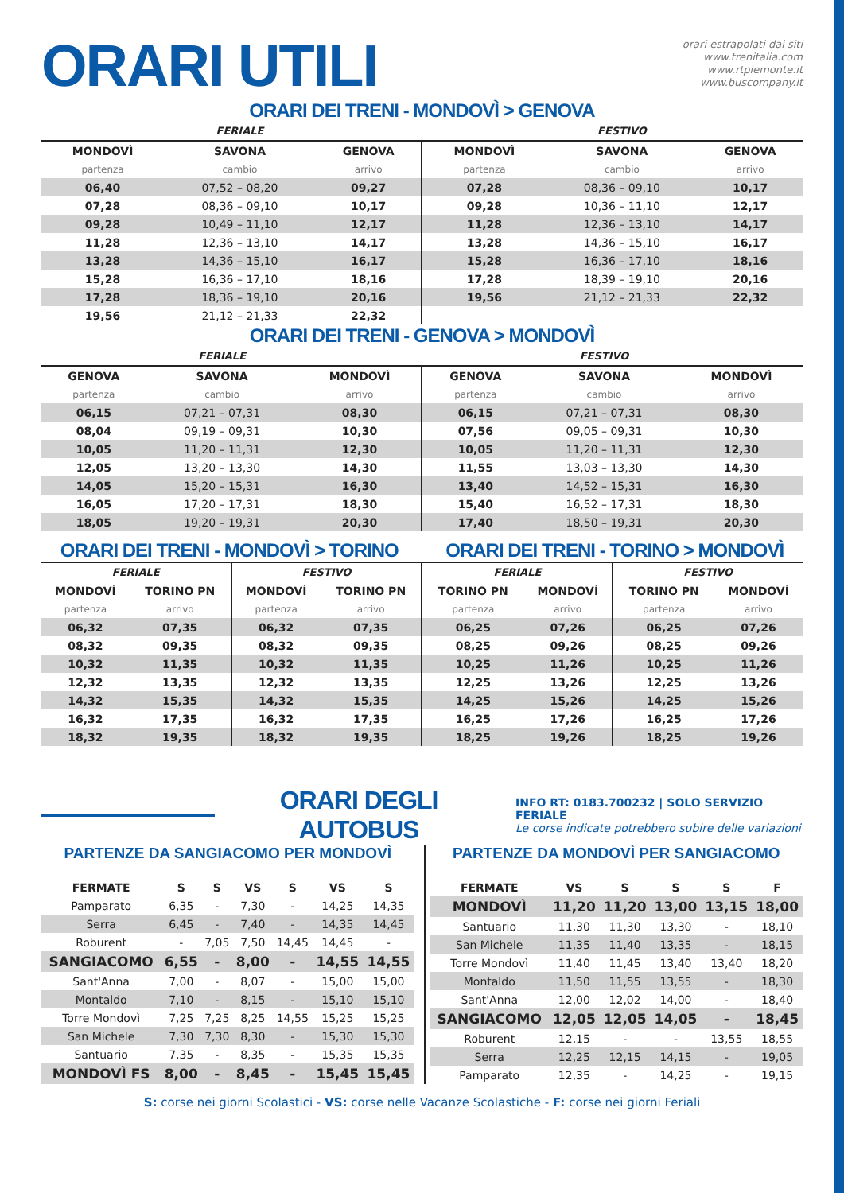ORARI UTILI
orari estrapolati dai siti
www.trenitalia.com
www.rtpiemonte.it
www.buscompany.it
ORARI DEI TRENI - MONDOVÌ > GENOVA
| | FERIALE | | | FESTIVO | |
| MONDOVÌ | SAVONA | GENOVA | MONDOVÌ | SAVONA | GENOVA |
| partenza | cambio | arrivo | partenza | cambio | arrivo |
| 06,40 | 07,52 – 08,20 | 09,27 | 07,28 | 08,36 – 09,10 | 10,17 |
| 07,28 | 08,36 – 09,10 | 10,17 | 09,28 | 10,36 – 11,10 | 12,17 |
| 09,28 | 10,49 – 11,10 | 12,17 | 11,28 | 12,36 – 13,10 | 14,17 |
| 11,28 | 12,36 – 13,10 | 14,17 | 13,28 | 14,36 – 15,10 | 16,17 |
| 13,28 | 14,36 – 15,10 | 16,17 | 15,28 | 16,36 – 17,10 | 18,16 |
| 15,28 | 16,36 – 17,10 | 18,16 | 17,28 | 18,39 – 19,10 | 20,16 |
| 17,28 | 18,36 – 19,10 | 20,16 | 19,56 | 21,12 – 21,33 | 22,32 |
| 19,56 | 21,12 – 21,33 | 22,32 | | | |
ORARI DEI TRENI - GENOVA > MONDOVÌ
| | FERIALE | | | FESTIVO | |
| GENOVA | SAVONA | MONDOVÌ | GENOVA | SAVONA | MONDOVÌ |
| partenza | cambio | arrivo | partenza | cambio | arrivo |
| 06,15 | 07,21 – 07,31 | 08,30 | 06,15 | 07,21 – 07,31 | 08,30 |
| 08,04 | 09,19 – 09,31 | 10,30 | 07,56 | 09,05 – 09,31 | 10,30 |
| 10,05 | 11,20 – 11,31 | 12,30 | 10,05 | 11,20 – 11,31 | 12,30 |
| 12,05 | 13,20 – 13,30 | 14,30 | 11,55 | 13,03 – 13,30 | 14,30 |
| 14,05 | 15,20 – 15,31 | 16,30 | 13,40 | 14,52 – 15,31 | 16,30 |
| 16,05 | 17,20 – 17,31 | 18,30 | 15,40 | 16,52 – 17,31 | 18,30 |
| 18,05 | 19,20 – 19,31 | 20,30 | 17,40 | 18,50 – 19,31 | 20,30 |
ORARI DEI TRENI - MONDOVÌ > TORINO
ORARI DEI TRENI - TORINO > MONDOVÌ
| FERIALE | | FESTIVO | | FERIALE | | FESTIVO | |
| MONDOVÌ | TORINO PN | MONDOVÌ | TORINO PN | TORINO PN | MONDOVÌ | TORINO PN | MONDOVÌ |
| partenza | arrivo | partenza | arrivo | partenza | arrivo | partenza | arrivo |
| 06,32 | 07,35 | 06,32 | 07,35 | 06,25 | 07,26 | 06,25 | 07,26 |
| 08,32 | 09,35 | 08,32 | 09,35 | 08,25 | 09,26 | 08,25 | 09,26 |
| 10,32 | 11,35 | 10,32 | 11,35 | 10,25 | 11,26 | 10,25 | 11,26 |
| 12,32 | 13,35 | 12,32 | 13,35 | 12,25 | 13,26 | 12,25 | 13,26 |
| 14,32 | 15,35 | 14,32 | 15,35 | 14,25 | 15,26 | 14,25 | 15,26 |
| 16,32 | 17,35 | 16,32 | 17,35 | 16,25 | 17,26 | 16,25 | 17,26 |
| 18,32 | 19,35 | 18,32 | 19,35 | 18,25 | 19,26 | 18,25 | 19,26 |
ORARI DEGLI AUTOBUS
INFO RT: 0183.700232 | SOLO SERVIZIO FERIALE
Le corse indicate potrebbero subire delle variazioni
PARTENZE DA SANGIACOMO PER MONDOVÌ
| FERMATE | S | S | VS | S | VS | S |
| --- | --- | --- | --- | --- | --- | --- |
| Pamparato | 6,35 | - | 7,30 | - | 14,25 | 14,35 |
| Serra | 6,45 | - | 7,40 | - | 14,35 | 14,45 |
| Roburent | - | 7,05 | 7,50 | 14,45 | 14,45 | - |
| SANGIACOMO | 6,55 | - | 8,00 | - | 14,55 | 14,55 |
| Sant'Anna | 7,00 | - | 8,07 | - | 15,00 | 15,00 |
| Montaldo | 7,10 | - | 8,15 | - | 15,10 | 15,10 |
| Torre Mondovì | 7,25 | 7,25 | 8,25 | 14,55 | 15,25 | 15,25 |
| San Michele | 7,30 | 7,30 | 8,30 | - | 15,30 | 15,30 |
| Santuario | 7,35 | - | 8,35 | - | 15,35 | 15,35 |
| MONDOVÌ FS | 8,00 | - | 8,45 | - | 15,45 | 15,45 |
PARTENZE DA MONDOVÌ PER SANGIACOMO
| FERMATE | VS | S | S | S | F |
| --- | --- | --- | --- | --- | --- |
| MONDOVÌ | 11,20 | 11,20 | 13,00 | 13,15 | 18,00 |
| Santuario | 11,30 | 11,30 | 13,30 | - | 18,10 |
| San Michele | 11,35 | 11,40 | 13,35 | - | 18,15 |
| Torre Mondovì | 11,40 | 11,45 | 13,40 | 13,40 | 18,20 |
| Montaldo | 11,50 | 11,55 | 13,55 | - | 18,30 |
| Sant'Anna | 12,00 | 12,02 | 14,00 | - | 18,40 |
| SANGIACOMO | 12,05 | 12,05 | 14,05 | - | 18,45 |
| Roburent | 12,15 | - | - | 13,55 | 18,55 |
| Serra | 12,25 | 12,15 | 14,15 | - | 19,05 |
| Pamparato | 12,35 | - | 14,25 | - | 19,15 |
S: corse nei giorni Scolastici - VS: corse nelle Vacanze Scolastiche - F: corse nei giorni Feriali